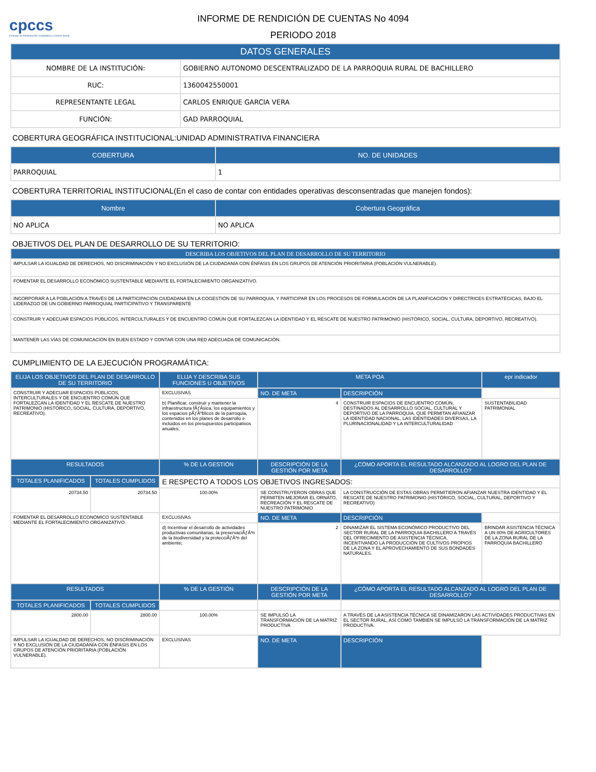cpccs
Consejo de Participación Ciudadana y Control Social
INFORME DE RENDICIÓN DE CUENTAS No 4094
PERIODO 2018
| DATOS GENERALES | |
| --- | --- |
| NOMBRE DE LA INSTITUCIÓN: | GOBIERNO AUTONOMO DESCENTRALIZADO DE LA PARROQUIA RURAL DE BACHILLERO |
| RUC: | 1360042550001 |
| REPRESENTANTE LEGAL | CARLOS ENRIQUE GARCIA VERA |
| FUNCIÓN: | GAD PARROQUIAL |
COBERTURA GEOGRÁFICA INSTITUCIONAL:UNIDAD ADMINISTRATIVA FINANCIERA
| COBERTURA | NO. DE UNIDADES |
| --- | --- |
| PARROQUIAL | 1 |
COBERTURA TERRITORIAL INSTITUCIONAL(En el caso de contar con entidades operativas desconsentradas que manejen fondos):
| Nombre | Cobertura Geográfica |
| --- | --- |
| NO APLICA | NO APLICA |
OBJETIVOS DEL PLAN DE DESARROLLO DE SU TERRITORIO:
| DESCRIBA LOS OBJETIVOS DEL PLAN DE DESARROLLO DE SU TERRITORIO |
| --- |
| IMPULSAR LA IGUALDAD DE DERECHOS, NO DISCRIMINACIÓN Y NO EXCLUSIÓN DE LA CIUDADANÍA CON ÉNFASIS EN LOS GRUPOS DE ATENCIÓN PRIORITARIA (POBLACIÓN VULNERABLE). |
| FOMENTAR EL DESARROLLO ECONÓMICO SUSTENTABLE MEDIANTE EL FORTALECIMIENTO ORGANIZATIVO. |
| INCORPORAR A LA POBLACIÓN A TRAVÉS DE LA PARTICIPACIÓN CIUDADANA EN LA COGESTIÓN DE SU PARROQUIA, Y PARTICIPAR EN LOS PROCESOS DE FORMULACIÓN DE LA PLANIFICACIÓN Y DIRECTRICES ESTRATÉGICAS, BAJO EL LIDERAZGO DE UN GOBIERNO PARROQUIAL PARTICIPATIVO Y TRANSPARENTE |
| CONSTRUIR Y ADECUAR ESPACIOS PÚBLICOS, INTERCULTURALES Y DE ENCUENTRO COMÚN QUE FORTALEZCAN LA IDENTIDAD Y EL RESCATE DE NUESTRO PATRIMONIO (HISTÓRICO, SOCIAL, CULTURA, DEPORTIVO, RECREATIVO). |
| MANTENER LAS VÍAS DE COMUNICACIÓN EN BUEN ESTADO Y CONTAR CON UNA RED ADECUADA DE COMUNICACIÓN. |
CUMPLIMIENTO DE LA EJECUCIÓN PROGRAMÁTICA:
| ELIJA LOS OBJETIVOS DEL PLAN DE DESARROLLO DE SU TERRITORIO | | ELIJA Y DESCRIBA SUS FUNCIONES U OBJETIVOS | | META POA | | epr indicador |
| --- | --- | --- | --- | --- | --- | --- |
| CONSTRUIR Y ADECUAR ESPACIOS PÚBLICOS, INTERCULTURALES Y DE ENCUENTRO COMÚN QUE FORTALEZCAN LA IDENTIDAD Y EL RESCATE DE NUESTRO PATRIMONIO (HISTÓRICO, SOCIAL, CULTURA, DEPORTIVO, RECREATIVO). | | EXCLUSIVAS | | NO. DE META | DESCRIPCIÓN | |
| | | b) Planificar, construir y mantener la infraestructura fÃƒÂ­sica, los equipamientos y los espacios pÃƒÂºblicos de la parroquia, contenidos en los planes de desarrollo e incluidos en los presupuestos participativos anuales; | | 4 | CONSTRUIR ESPACIOS DE ENCUENTRO COMÚN, DESTINADOS AL DESARROLLO SOCIAL, CULTURAL Y DEPORTIVO DE LA PARROQUIA, QUE PERMITAN AFIANZAR LA IDENTIDAD NACIONAL, LAS IDENTIDADES DIVERSAS, LA PLURINACIONALIDAD Y LA INTERCULTURALIDAD | SUSTENTABILIDAD PATRIMONIAL |
| RESULTADOS | | % DE LA GESTIÓN | DESCRIPCIÓN DE LA GESTIÓN POR META | | ¿CÓMO APORTA EL RESULTADO ALCANZADO AL LOGRO DEL PLAN DE DESARROLLO? | |
| TOTALES PLANIFICADOS | TOTALES CUMPLIDOS | E RESPECTO A TODOS LOS OBJETIVOS INGRESADOS: | | | | |
| 20734.50 | 20734.50 | 100.00% | SE CONSTRUYERON OBRAS QUE PERMITEN MEJORAR EL ORNATO, RECREACIÓN Y EL RESCATE DE NUESTRO PATRIMONIO | | LA CONSTRUCCIÓN DE ESTAS OBRAS PERMITIERON AFIANZAR NUESTRA IDENTIDAD Y EL RESCATE DE NUESTRO PATRIMONIO (HISTÓRICO, SOCIAL, CULTURAL, DEPORTIVO Y RECREATIVO) | |
| FOMENTAR EL DESARROLLO ECONÓMICO SUSTENTABLE MEDIANTE EL FORTALECIMIENTO ORGANIZATIVO. | | EXCLUSIVAS | | NO. DE META | DESCRIPCIÓN | |
| | | d) Incentivar el desarrollo de actividades productivas comunitarias, la preservaciÃƒÂ³n de la biodiversidad y la protecciÃƒÂ³n del ambiente; | | 2 | DINAMIZAR EL SISTEMA ECONÓMICO PRODUCTIVO DEL SECTOR RURAL DE LA PARROQUIA BACHILLERO A TRAVÉS DEL OFRECIMIENTO DE ASISTENCIA TÉCNICA, INCENTIVANDO LA PRODUCCIÓN DE CULTIVOS PROPIOS DE LA ZONA Y EL APROVECHAMIENTO DE SUS BONDADES NATURALES. | BRINDAR ASISTENCIA TÉCNICA A UN 80% DE AGRICULTORES DE LA ZONA RURAL DE LA PARROQUIA BACHILLERO |
| RESULTADOS | | % DE LA GESTIÓN | DESCRIPCIÓN DE LA GESTIÓN POR META | | ¿CÓMO APORTA EL RESULTADO ALCANZADO AL LOGRO DEL PLAN DE DESARROLLO? | |
| TOTALES PLANIFICADOS | TOTALES CUMPLIDOS | | | | | |
| 2800.00 | 2800.00 | 100.00% | SE IMPULSÓ LA TRANSFORMACIÓN DE LA MATRIZ PRODUCTIVA | | A TRAVÉS DE LA ASISTENCIA TÉCNICA SE DINAMIZARON LAS ACTIVIDADES PRODUCTIVAS EN EL SECTOR RURAL, ASÍ COMO TAMBIÉN SE IMPULSÓ LA TRANSFORMACIÓN DE LA MATRIZ PRODUCTIVA. | |
| IMPULSAR LA IGUALDAD DE DERECHOS, NO DISCRIMINACIÓN Y NO EXCLUSIÓN DE LA CIUDADANÍA CON ÉNFASIS EN LOS GRUPOS DE ATENCIÓN PRIORITARIA (POBLACIÓN VULNERABLE). | | EXCLUSIVAS | | NO. DE META | DESCRIPCIÓN | |